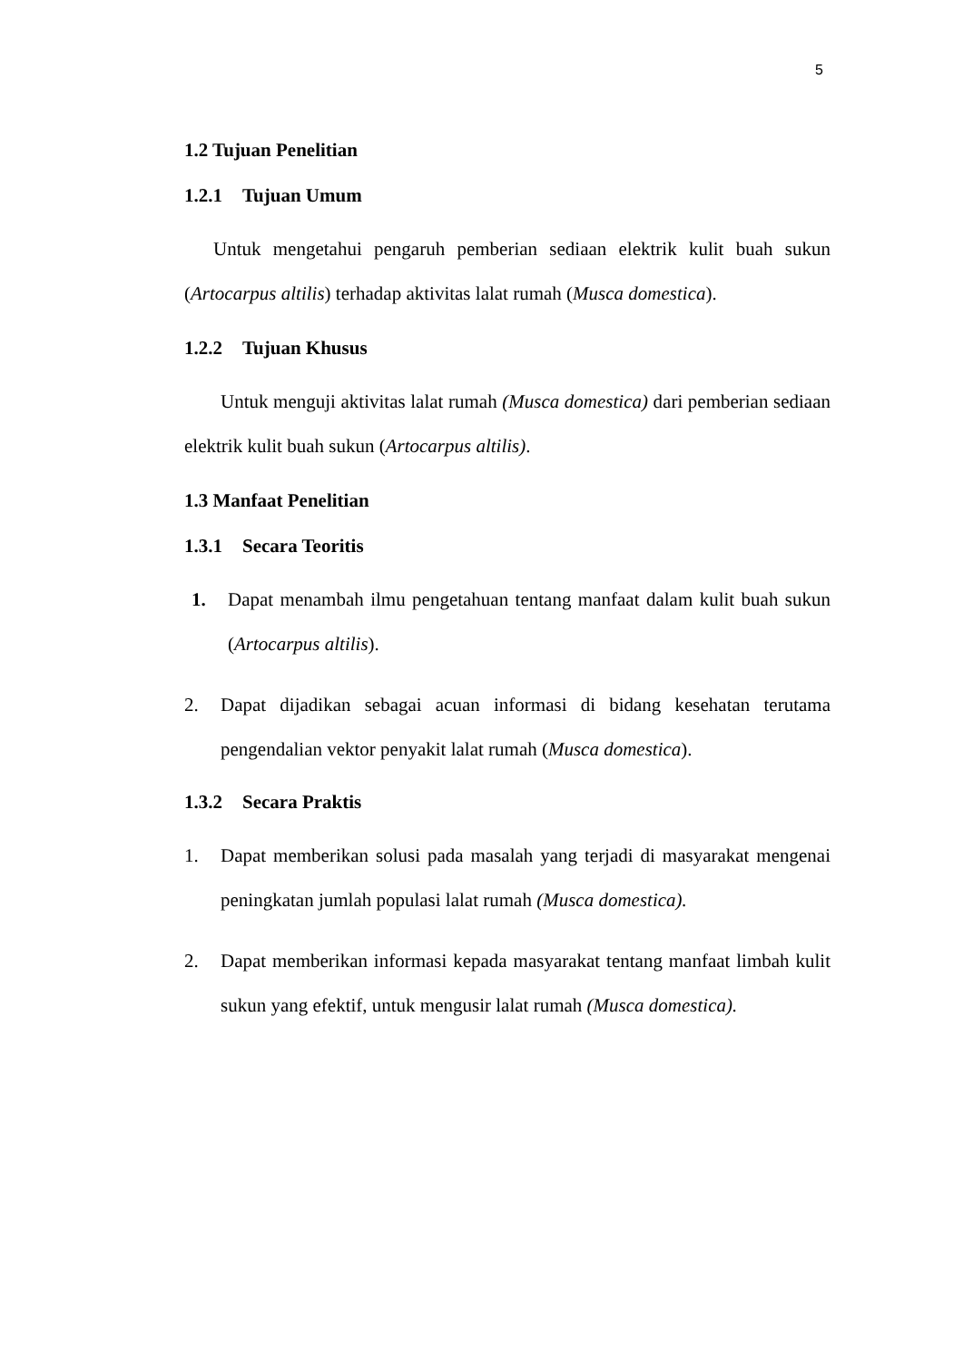5
1.2 Tujuan Penelitian
1.2.1 Tujuan Umum
Untuk mengetahui pengaruh pemberian sediaan elektrik kulit buah sukun (Artocarpus altilis) terhadap aktivitas lalat rumah (Musca domestica).
1.2.2 Tujuan Khusus
Untuk menguji aktivitas lalat rumah (Musca domestica) dari pemberian sediaan elektrik kulit buah sukun (Artocarpus altilis).
1.3 Manfaat Penelitian
1.3.1 Secara Teoritis
1. Dapat menambah ilmu pengetahuan tentang manfaat dalam kulit buah sukun (Artocarpus altilis).
2. Dapat dijadikan sebagai acuan informasi di bidang kesehatan terutama pengendalian vektor penyakit lalat rumah (Musca domestica).
1.3.2 Secara Praktis
1. Dapat memberikan solusi pada masalah yang terjadi di masyarakat mengenai peningkatan jumlah populasi lalat rumah (Musca domestica).
2. Dapat memberikan informasi kepada masyarakat tentang manfaat limbah kulit sukun yang efektif, untuk mengusir lalat rumah (Musca domestica).